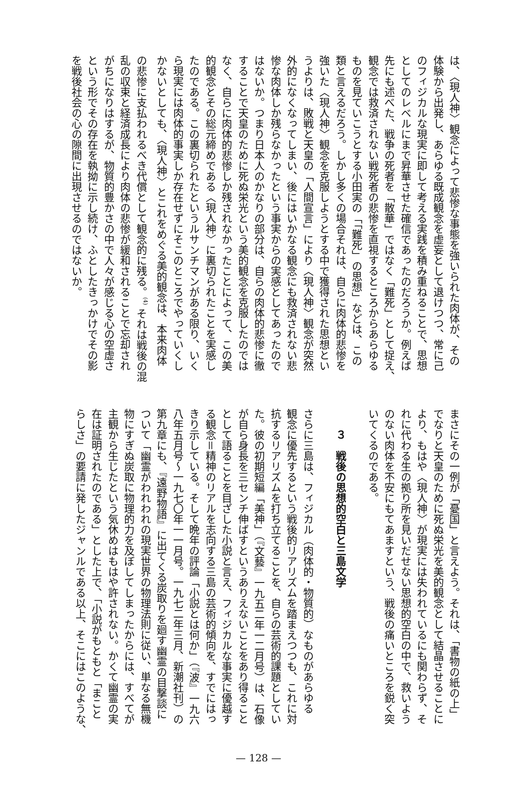は、〈現人神〉観念によって悲惨な事態を強いられた肉体が、その
体験から出発し、あらゆる既成観念を虚妄として退けつつ、常に己
のフィジカルな現実に即して考える実践を積み重ねることで、思想
としてのレベルにまで昇華させた確信であったのだろうか。例えば
先にも述べた、戦争の死者を「散華」ではなく「難死」として捉え、
観念では救済されない戦死者の悲惨を直視するところからあらゆる
ものを見ていこうとする小田実の「「難死」の思想」などは、この
類と言えるだろう。しかし多くの場合それは、自らに肉体的悲惨を
強いた〈現人神〉観念を克服しようとする中で獲得された思想とい
うよりは、敗戦と天皇の「人間宣言」により〈現人神〉観念が突然
外的になくなってしまい、後にはいかなる観念にも救済されない悲
惨な肉体しか残らなかったという事実からの実感としてあったので
はないか。つまり日本人のかなりの部分は、自らの肉体的悲惨に徹
することで天皇のために死ぬ栄光という美的観念を克服したのでは
なく、自らに肉体的悲惨しか残されなかったことによって、この美
的観念とその総元締めである〈現人神〉に裏切られたことを実感し
たのである。この裏切られたというルサンチマンがある限り、いく
ら現実には肉体的事実しか存在せずにそこのところでやっていくし
かないとしても、〈現人神〉とこれをめぐる美的観念は、本来肉体
の悲惨に支払われるべき代償として観念的に残る。<sup>(4)</sup> それは戦後の混
乱の収束と経済成長により肉体の悲惨が緩和されることで忘却され
がちになりはするが、物質的豊かさの中で人々が感じる心の空虚さ
という形でその存在を執拗に示し続け、ふとしたきっかけでその影
を戦後社会の心の隙間に出現させるのではないか。
まさにその一例が「憂国」と言えよう。それは、「書物の紙の上」
でなりと天皇のために死ぬ栄光を美的観念として結晶させることに
より、もはや〈現人神〉が現実には失われているにも関わらず、そ
れに代わる生の拠り所を見いだせない思想的空白の中で、救いよう
のない肉体を不安にもてあますという、戦後の痛いところを鋭く突
いてくるのである。
　　３　戦後の思想的空白と三島文学
さらに三島は、フィジカル（肉体的・物質的）なものがあらゆる
観念に優先するという戦後的リアリズムを踏まえつつも、これに対
抗するリアリズムを打ち立てることを、自らの芸術的課題としてい
た。彼の初期短編「美神」（『文藝』一九五二年一二月号）は、石像
が自ら身長を三センチ伸ばすというありえないことをあり得ること
として語ることを目ざした小説と言え、フィジカルな事実に優越す
る観念＝精神のリアルを志向する三島の芸術的傾向を、すでにはっ
きり示している。そして晩年の評論「小説とは何か」（『波』一九六
八年五月号〜一九七〇年一一月号。一九七二年三月、新潮社刊）の
第九章にも、『遠野物語』に出てくる炭取りを廻す幽霊の目撃談に
ついて「幽霊がわれわれの現実世界の物理法則に従い、単なる無機
物にすぎぬ炭取に物理的力を及ぼしてしまったからには、すべてが
主観から生じたという気休めはもはや許されない。かくて幽霊の実
在は証明されたのである」とした上で、「小説がもともと「まこと
らしさ」の要請に発したジャンルである以上、そこにはこのような、
— 128 —